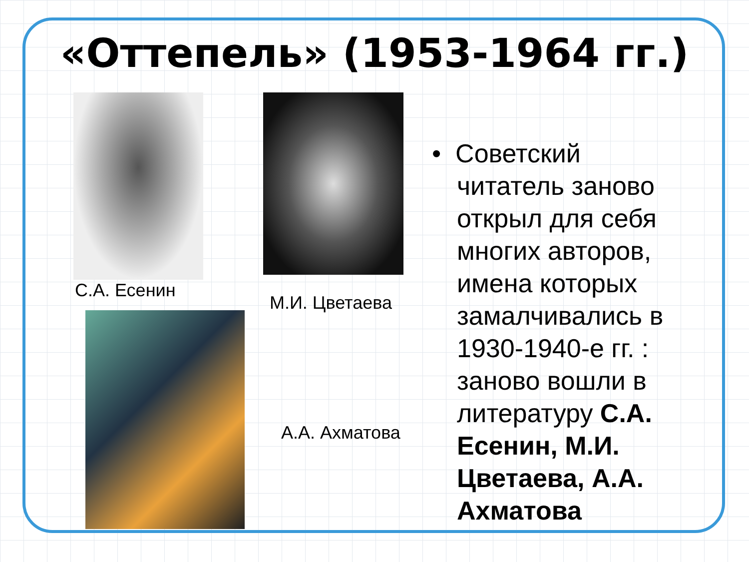«Оттепель» (1953-1964 гг.)
С.А. Есенин
М.И. Цветаева
А.А. Ахматова
• Советский читатель заново открыл для себя многих авторов, имена которых замалчивались в 1930-1940-е гг. : заново вошли в литературу С.А. Есенин, М.И. Цветаева, А.А. Ахматова